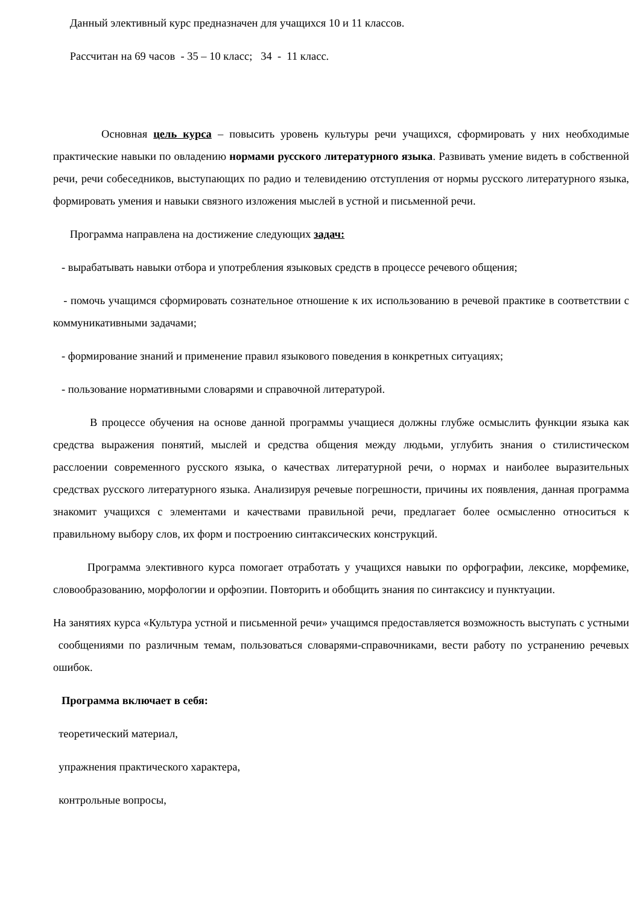Данный элективный курс предназначен для учащихся 10 и 11 классов.
Рассчитан на 69 часов - 35 – 10 класс; 34 - 11 класс.
Основная цель курса – повысить уровень культуры речи учащихся, сформировать у них необходимые практические навыки по овладению нормами русского литературного языка. Развивать умение видеть в собственной речи, речи собеседников, выступающих по радио и телевидению отступления от нормы русского литературного языка, формировать умения и навыки связного изложения мыслей в устной и письменной речи.
Программа направлена на достижение следующих задач:
- вырабатывать навыки отбора и употребления языковых средств в процессе речевого общения;
- помочь учащимся сформировать сознательное отношение к их использованию в речевой практике в соответствии с коммуникативными задачами;
- формирование знаний и применение правил языкового поведения в конкретных ситуациях;
- пользование нормативными словарями и справочной литературой.
В процессе обучения на основе данной программы учащиеся должны глубже осмыслить функции языка как средства выражения понятий, мыслей и средства общения между людьми, углубить знания о стилистическом расслоении современного русского языка, о качествах литературной речи, о нормах и наиболее выразительных средствах русского литературного языка. Анализируя речевые погрешности, причины их появления, данная программа знакомит учащихся с элементами и качествами правильной речи, предлагает более осмысленно относиться к правильному выбору слов, их форм и построению синтаксических конструкций.
Программа элективного курса помогает отработать у учащихся навыки по орфографии, лексике, морфемике, словообразованию, морфологии и орфоэпии. Повторить и обобщить знания по синтаксису и пунктуации.
На занятиях курса «Культура устной и письменной речи» учащимся предоставляется возможность выступать с устными сообщениями по различным темам, пользоваться словарями-справочниками, вести работу по устранению речевых ошибок.
Программа включает в себя:
теоретический материал,
упражнения практического характера,
контрольные вопросы,